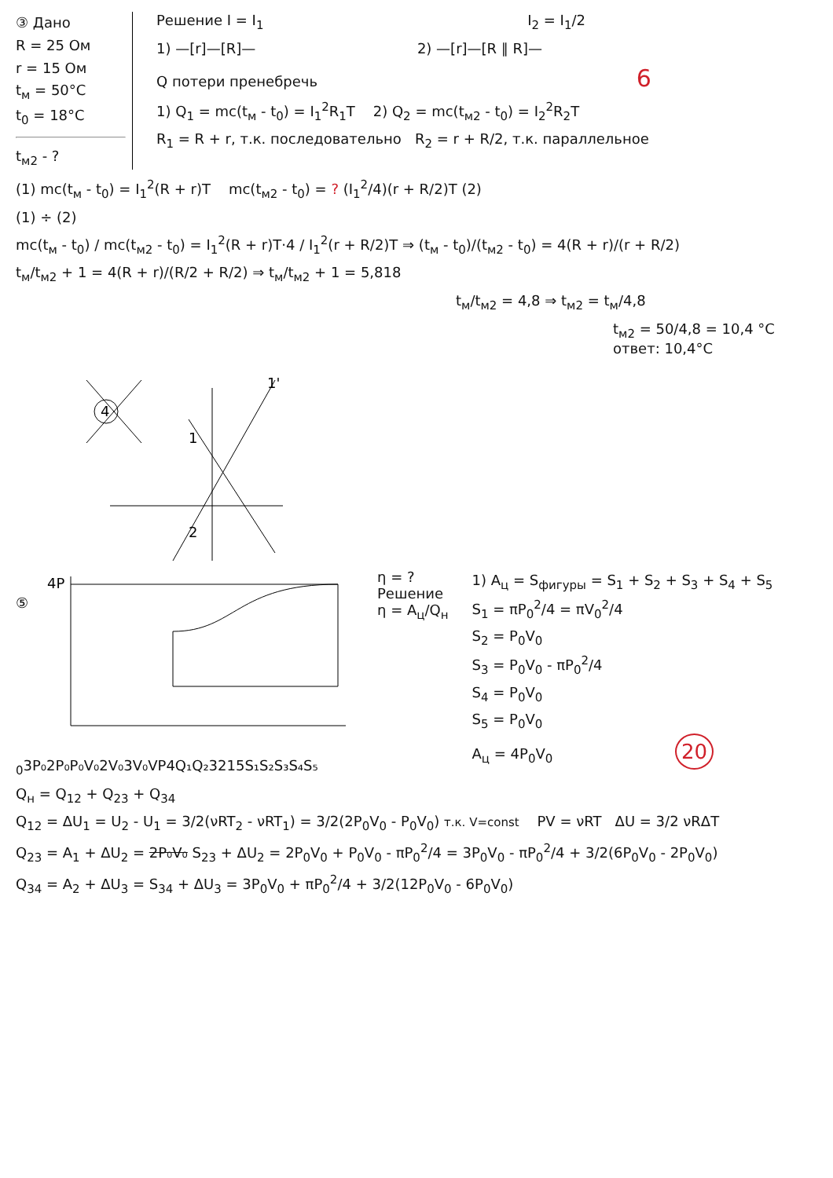③ Дано
R = 25 Ом
r = 15 Ом
t<sub>м</sub> = 50°C
t<sub>0</sub> = 18°C
t<sub>м2</sub> - ?
Решение I = I<sub>1</sub> I<sub>2</sub> = I<sub>1</sub>/2
1) —[r]—[R]— 2) —[r]—[R ∥ R]—
Q потери пренебречь 6
1) Q<sub>1</sub> = mc(t<sub>м</sub> - t<sub>0</sub>) = I<sub>1</sub><sup>2</sup>R<sub>1</sub>T 2) Q<sub>2</sub> = mc(t<sub>м2</sub> - t<sub>0</sub>) = I<sub>2</sub><sup>2</sup>R<sub>2</sub>T
R<sub>1</sub> = R + r, т.к. последовательно R<sub>2</sub> = r + R/2, т.к. параллельное
(1) mc(t<sub>м</sub> - t<sub>0</sub>) = I<sub>1</sub><sup>2</sup>(R + r)T mc(t<sub>м2</sub> - t<sub>0</sub>) = ? (I<sub>1</sub><sup>2</sup>/4)(r + R/2)T (2)
(1) ÷ (2)
mc(t<sub>м</sub> - t<sub>0</sub>) / mc(t<sub>м2</sub> - t<sub>0</sub>) = I<sub>1</sub><sup>2</sup>(R + r)T·4 / I<sub>1</sub><sup>2</sup>(r + R/2)T ⇒ (t<sub>м</sub> - t<sub>0</sub>)/(t<sub>м2</sub> - t<sub>0</sub>) = 4(R + r)/(r + R/2)
t<sub>м</sub>/t<sub>м2</sub> + 1 = 4(R + r)/(R/2 + R/2) ⇒ t<sub>м</sub>/t<sub>м2</sub> + 1 = 5,818
t<sub>м</sub>/t<sub>м2</sub> = 4,8 ⇒ t<sub>м2</sub> = t<sub>м</sub>/4,8
t<sub>м2</sub> = 50/4,8 = 10,4 °C
ответ: 10,4°C
4
1
2
1'
⑤
4P0
3P₀
2P₀
P₀
V₀
2V₀
3V₀
V
P
4
Q₁
Q₂
3
2
1
5
S₁
S₂
S₃
S₄
S₅
η = ?
Решение
η = A<sub>ц</sub>/Q<sub>н</sub>
1) A<sub>ц</sub> = S<sub>фигуры</sub> = S<sub>1</sub> + S<sub>2</sub> + S<sub>3</sub> + S<sub>4</sub> + S<sub>5</sub>
S<sub>1</sub> = πP<sub>0</sub><sup>2</sup>/4 = πV<sub>0</sub><sup>2</sup>/4
S<sub>2</sub> = P<sub>0</sub>V<sub>0</sub>
S<sub>3</sub> = P<sub>0</sub>V<sub>0</sub> - πP<sub>0</sub><sup>2</sup>/4
S<sub>4</sub> = P<sub>0</sub>V<sub>0</sub>
S<sub>5</sub> = P<sub>0</sub>V<sub>0</sub>
A<sub>ц</sub> = 4P<sub>0</sub>V<sub>0</sub> 20
Q<sub>н</sub> = Q<sub>12</sub> + Q<sub>23</sub> + Q<sub>34</sub>
Q<sub>12</sub> = ΔU<sub>1</sub> = U<sub>2</sub> - U<sub>1</sub> = 3/2(νRT<sub>2</sub> - νRT<sub>1</sub>) = 3/2(2P<sub>0</sub>V<sub>0</sub> - P<sub>0</sub>V<sub>0</sub>) т.к. V=const PV = νRT ΔU = 3/2 νRΔT
Q<sub>23</sub> = A<sub>1</sub> + ΔU<sub>2</sub> = 2P₀V₀ S<sub>23</sub> + ΔU<sub>2</sub> = 2P<sub>0</sub>V<sub>0</sub> + P<sub>0</sub>V<sub>0</sub> - πP<sub>0</sub><sup>2</sup>/4 = 3P<sub>0</sub>V<sub>0</sub> - πP<sub>0</sub><sup>2</sup>/4 + 3/2(6P<sub>0</sub>V<sub>0</sub> - 2P<sub>0</sub>V<sub>0</sub>)
Q<sub>34</sub> = A<sub>2</sub> + ΔU<sub>3</sub> = S<sub>34</sub> + ΔU<sub>3</sub> = 3P<sub>0</sub>V<sub>0</sub> + πP<sub>0</sub><sup>2</sup>/4 + 3/2(12P<sub>0</sub>V<sub>0</sub> - 6P<sub>0</sub>V<sub>0</sub>)